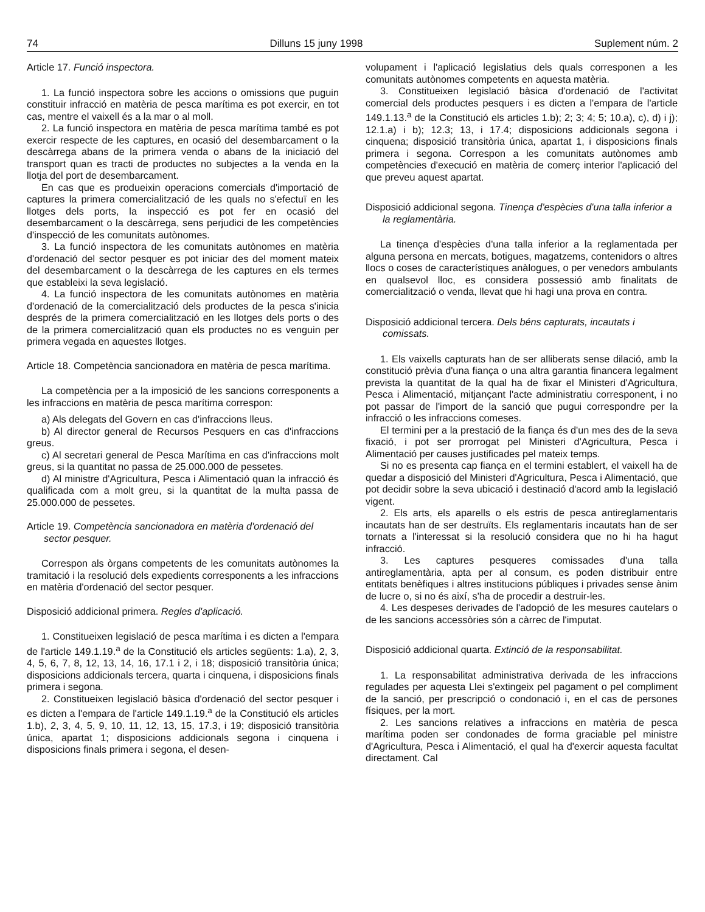74 Dilluns 15 juny 1998 Suplement núm. 2
Article 17. Funció inspectora.
1. La funció inspectora sobre les accions o omissions que puguin constituir infracció en matèria de pesca marítima es pot exercir, en tot cas, mentre el vaixell és a la mar o al moll.
2. La funció inspectora en matèria de pesca marítima també es pot exercir respecte de les captures, en ocasió del desembarcament o la descàrrega abans de la primera venda o abans de la iniciació del transport quan es tracti de productes no subjectes a la venda en la llotja del port de desembarcament.
En cas que es produeixin operacions comercials d'importació de captures la primera comercialització de les quals no s'efectuï en les llotges dels ports, la inspecció es pot fer en ocasió del desembarcament o la descàrrega, sens perjudici de les competències d'inspecció de les comunitats autònomes.
3. La funció inspectora de les comunitats autònomes en matèria d'ordenació del sector pesquer es pot iniciar des del moment mateix del desembarcament o la descàrrega de les captures en els termes que estableixi la seva legislació.
4. La funció inspectora de les comunitats autònomes en matèria d'ordenació de la comercialització dels productes de la pesca s'inicia després de la primera comercialització en les llotges dels ports o des de la primera comercialització quan els productes no es venguin per primera vegada en aquestes llotges.
Article 18. Competència sancionadora en matèria de pesca marítima.
La competència per a la imposició de les sancions corresponents a les infraccions en matèria de pesca marítima correspon:
a) Als delegats del Govern en cas d'infraccions lleus.
b) Al director general de Recursos Pesquers en cas d'infraccions greus.
c) Al secretari general de Pesca Marítima en cas d'infraccions molt greus, si la quantitat no passa de 25.000.000 de pessetes.
d) Al ministre d'Agricultura, Pesca i Alimentació quan la infracció és qualificada com a molt greu, si la quantitat de la multa passa de 25.000.000 de pessetes.
Article 19. Competència sancionadora en matèria d'ordenació del sector pesquer.
Correspon als òrgans competents de les comunitats autònomes la tramitació i la resolució dels expedients corresponents a les infraccions en matèria d'ordenació del sector pesquer.
Disposició addicional primera. Regles d'aplicació.
1. Constitueixen legislació de pesca marítima i es dicten a l'empara de l'article 149.1.19.<sup>a</sup> de la Constitució els articles següents: 1.a), 2, 3, 4, 5, 6, 7, 8, 12, 13, 14, 16, 17.1 i 2, i 18; disposició transitòria única; disposicions addicionals tercera, quarta i cinquena, i disposicions finals primera i segona.
2. Constitueixen legislació bàsica d'ordenació del sector pesquer i es dicten a l'empara de l'article 149.1.19.<sup>a</sup> de la Constitució els articles 1.b), 2, 3, 4, 5, 9, 10, 11, 12, 13, 15, 17.3, i 19; disposició transitòria única, apartat 1; disposicions addicionals segona i cinquena i disposicions finals primera i segona, el desen-
volupament i l'aplicació legislatius dels quals corresponen a les comunitats autònomes competents en aquesta matèria.
3. Constitueixen legislació bàsica d'ordenació de l'activitat comercial dels productes pesquers i es dicten a l'empara de l'article 149.1.13.<sup>a</sup> de la Constitució els articles 1.b); 2; 3; 4; 5; 10.a), c), d) i j); 12.1.a) i b); 12.3; 13, i 17.4; disposicions addicionals segona i cinquena; disposició transitòria única, apartat 1, i disposicions finals primera i segona. Correspon a les comunitats autònomes amb competències d'execució en matèria de comerç interior l'aplicació del que preveu aquest apartat.
Disposició addicional segona. Tinença d'espècies d'una talla inferior a la reglamentària.
La tinença d'espècies d'una talla inferior a la reglamentada per alguna persona en mercats, botigues, magatzems, contenidors o altres llocs o coses de característiques anàlogues, o per venedors ambulants en qualsevol lloc, es considera possessió amb finalitats de comercialització o venda, llevat que hi hagi una prova en contra.
Disposició addicional tercera. Dels béns capturats, incautats i comissats.
1. Els vaixells capturats han de ser alliberats sense dilació, amb la constitució prèvia d'una fiança o una altra garantia financera legalment prevista la quantitat de la qual ha de fixar el Ministeri d'Agricultura, Pesca i Alimentació, mitjançant l'acte administratiu corresponent, i no pot passar de l'import de la sanció que pugui correspondre per la infracció o les infraccions comeses.
El termini per a la prestació de la fiança és d'un mes des de la seva fixació, i pot ser prorrogat pel Ministeri d'Agricultura, Pesca i Alimentació per causes justificades pel mateix temps.
Si no es presenta cap fiança en el termini establert, el vaixell ha de quedar a disposició del Ministeri d'Agricultura, Pesca i Alimentació, que pot decidir sobre la seva ubicació i destinació d'acord amb la legislació vigent.
2. Els arts, els aparells o els estris de pesca antireglamentaris incautats han de ser destruïts. Els reglamentaris incautats han de ser tornats a l'interessat si la resolució considera que no hi ha hagut infracció.
3. Les captures pesqueres comissades d'una talla antireglamentària, apta per al consum, es poden distribuir entre entitats benèfiques i altres institucions públiques i privades sense ànim de lucre o, si no és així, s'ha de procedir a destruir-les.
4. Les despeses derivades de l'adopció de les mesures cautelars o de les sancions accessòries són a càrrec de l'imputat.
Disposició addicional quarta. Extinció de la responsabilitat.
1. La responsabilitat administrativa derivada de les infraccions regulades per aquesta Llei s'extingeix pel pagament o pel compliment de la sanció, per prescripció o condonació i, en el cas de persones físiques, per la mort.
2. Les sancions relatives a infraccions en matèria de pesca marítima poden ser condonades de forma graciable pel ministre d'Agricultura, Pesca i Alimentació, el qual ha d'exercir aquesta facultat directament. Cal